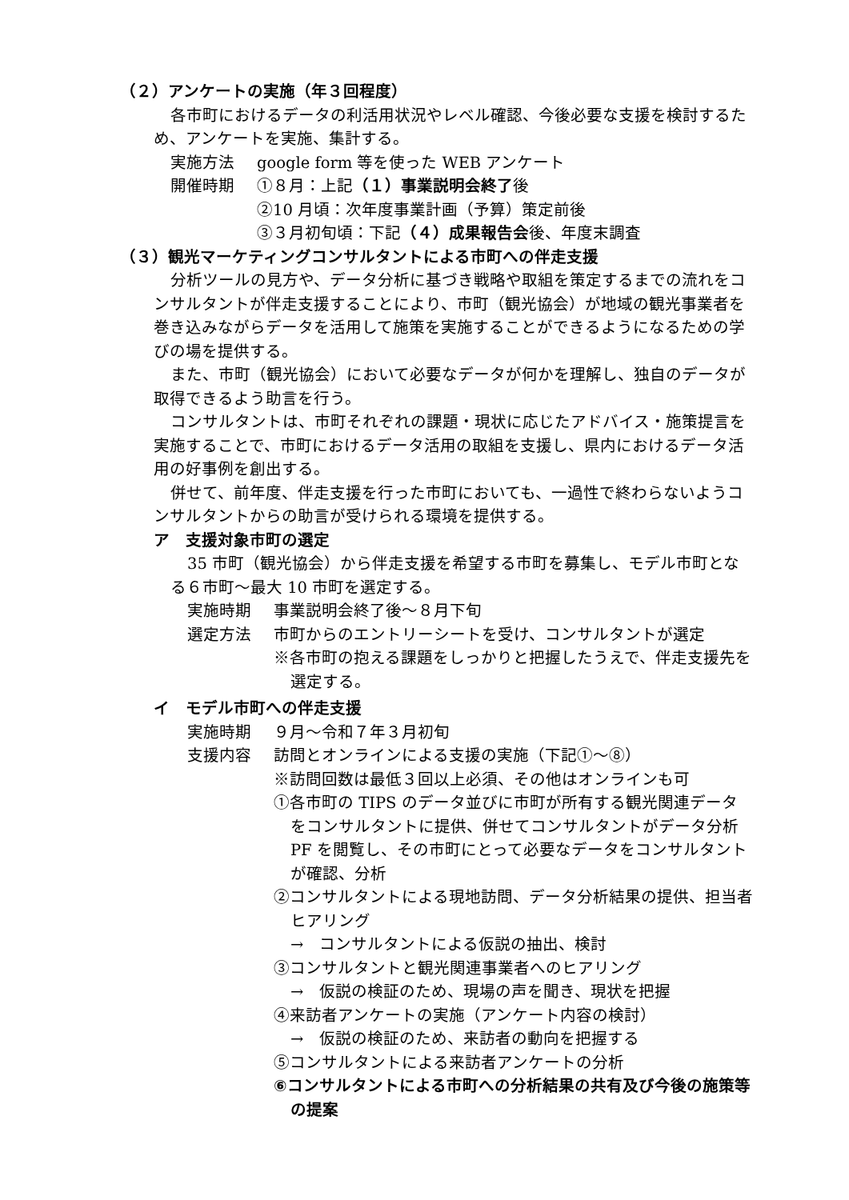（２）アンケートの実施（年３回程度）
各市町におけるデータの利活用状況やレベル確認、今後必要な支援を検討するため、アンケートを実施、集計する。
実施方法 google form 等を使った WEB アンケート
開催時期 ①８月：上記（１）事業説明会終了後
②10 月頃：次年度事業計画（予算）策定前後
③３月初旬頃：下記（４）成果報告会後、年度末調査
（３）観光マーケティングコンサルタントによる市町への伴走支援
分析ツールの見方や、データ分析に基づき戦略や取組を策定するまでの流れをコンサルタントが伴走支援することにより、市町（観光協会）が地域の観光事業者を巻き込みながらデータを活用して施策を実施することができるようになるための学びの場を提供する。
また、市町（観光協会）において必要なデータが何かを理解し、独自のデータが取得できるよう助言を行う。
コンサルタントは、市町それぞれの課題・現状に応じたアドバイス・施策提言を実施することで、市町におけるデータ活用の取組を支援し、県内におけるデータ活用の好事例を創出する。
併せて、前年度、伴走支援を行った市町においても、一過性で終わらないようコンサルタントからの助言が受けられる環境を提供する。
ア　支援対象市町の選定
35 市町（観光協会）から伴走支援を希望する市町を募集し、モデル市町となる６市町～最大 10 市町を選定する。
実施時期 事業説明会終了後～８月下旬
選定方法 市町からのエントリーシートを受け、コンサルタントが選定
※各市町の抱える課題をしっかりと把握したうえで、伴走支援先を選定する。
イ　モデル市町への伴走支援
実施時期 ９月～令和７年３月初旬
支援内容 訪問とオンラインによる支援の実施（下記①～⑧）
※訪問回数は最低３回以上必須、その他はオンラインも可
①各市町の TIPS のデータ並びに市町が所有する観光関連データをコンサルタントに提供、併せてコンサルタントがデータ分析 PF を閲覧し、その市町にとって必要なデータをコンサルタントが確認、分析
②コンサルタントによる現地訪問、データ分析結果の提供、担当者ヒアリング
→　コンサルタントによる仮説の抽出、検討
③コンサルタントと観光関連事業者へのヒアリング
→　仮説の検証のため、現場の声を聞き、現状を把握
④来訪者アンケートの実施（アンケート内容の検討）
→　仮説の検証のため、来訪者の動向を把握する
⑤コンサルタントによる来訪者アンケートの分析
⑥コンサルタントによる市町への分析結果の共有及び今後の施策等の提案